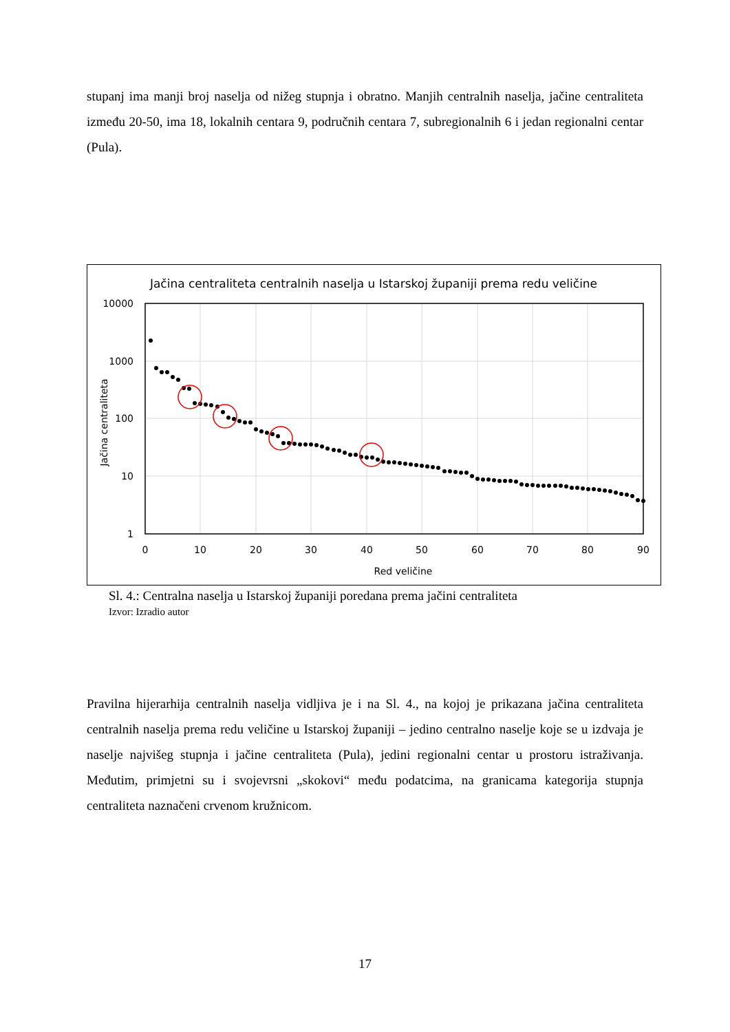stupanj ima manji broj naselja od nižeg stupnja i obratno. Manjih centralnih naselja, jačine centraliteta između 20-50, ima 18, lokalnih centara 9, područnih centara 7, subregionalnih 6 i jedan regionalni centar (Pula).
Jačina centraliteta centralnih naselja u Istarskoj županiji prema redu veličine
10000
1000
100
10
1
0
10
20
30
40
50
60
70
80
90
Red veličine
Jačina centraliteta
Sl. 4.: Centralna naselja u Istarskoj županiji poredana prema jačini centraliteta
Izvor: Izradio autor
Pravilna hijerarhija centralnih naselja vidljiva je i na Sl. 4., na kojoj je prikazana jačina centraliteta centralnih naselja prema redu veličine u Istarskoj županiji – jedino centralno naselje koje se u izdvaja je naselje najvišeg stupnja i jačine centraliteta (Pula), jedini regionalni centar u prostoru istraživanja. Međutim, primjetni su i svojevrsni „skokovi“ među podatcima, na granicama kategorija stupnja centraliteta naznačeni crvenom kružnicom.
17